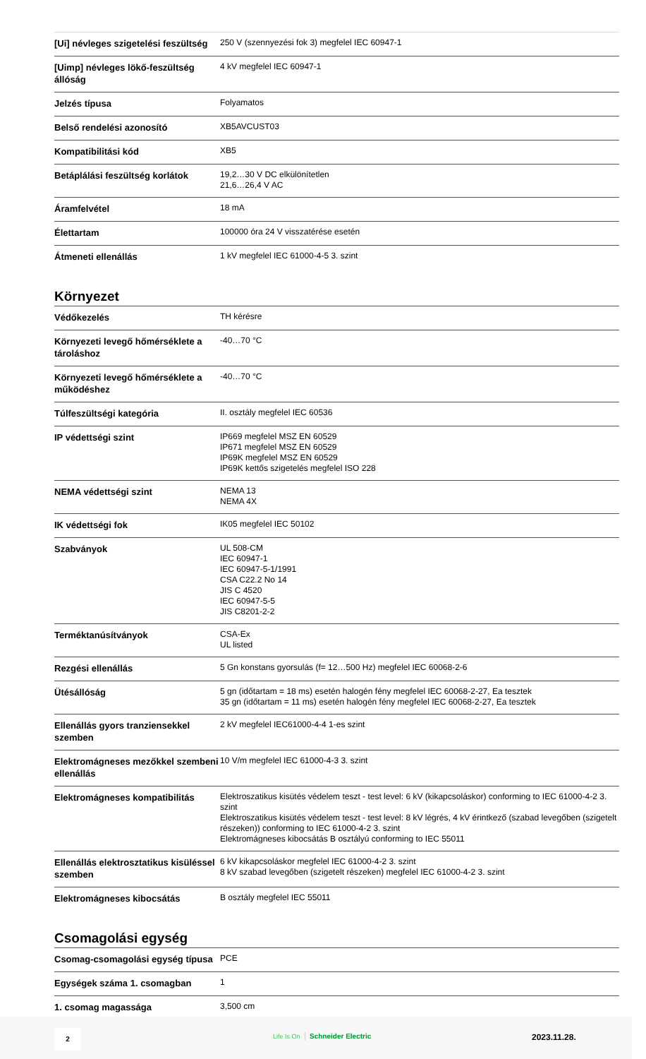| [Ui] névleges szigetelési feszültség | 250 V (szennyezési fok 3) megfelel IEC 60947-1 |
| [Uimp] névleges lökő-feszültség állóság | 4 kV megfelel IEC 60947-1 |
| Jelzés típusa | Folyamatos |
| Belső rendelési azonosító | XB5AVCUST03 |
| Kompatibilitási kód | XB5 |
| Betáplálási feszültség korlátok | 19,2…30 V DC elkülönítetlen 21,6…26,4 V AC |
| Áramfelvétel | 18 mA |
| Élettartam | 100000 óra 24 V visszatérése esetén |
| Átmeneti ellenállás | 1 kV megfelel IEC 61000-4-5 3. szint |
Környezet
| Védőkezelés | TH kérésre |
| Környezeti levegő hőmérséklete a tároláshoz | -40…70 °C |
| Környezeti levegő hőmérséklete a működéshez | -40…70 °C |
| Túlfeszültségi kategória | II. osztály megfelel IEC 60536 |
| IP védettségi szint | IP669 megfelel MSZ EN 60529 IP671 megfelel MSZ EN 60529 IP69K megfelel MSZ EN 60529 IP69K kettős szigetelés megfelel ISO 228 |
| NEMA védettségi szint | NEMA 13 NEMA 4X |
| IK védettségi fok | IK05 megfelel IEC 50102 |
| Szabványok | UL 508-CM IEC 60947-1 IEC 60947-5-1/1991 CSA C22.2 No 14 JIS C 4520 IEC 60947-5-5 JIS C8201-2-2 |
| Terméktanúsítványok | CSA-Ex UL listed |
| Rezgési ellenállás | 5 Gn konstans gyorsulás (f= 12…500 Hz) megfelel IEC 60068-2-6 |
| Ütésállóság | 5 gn (időtartam = 18 ms) esetén halogén fény megfelel IEC 60068-2-27, Ea tesztek 35 gn (időtartam = 11 ms) esetén halogén fény megfelel IEC 60068-2-27, Ea tesztek |
| Ellenállás gyors tranziensekkel szemben | 2 kV megfelel IEC61000-4-4 1-es szint |
| Elektromágneses mezőkkel szembeni ellenállás | 10 V/m megfelel IEC 61000-4-3 3. szint |
| Elektromágneses kompatibilitás | Elektroszatikus kisütés védelem teszt - test level: 6 kV (kikapcsoláskor) conforming to IEC 61000-4-2 3. szint Elektroszatikus kisütés védelem teszt - test level: 8 kV légrés, 4 kV érintkező (szabad levegőben (szigetelt részeken)) conforming to IEC 61000-4-2 3. szint Elektromágneses kibocsátás B osztályú conforming to IEC 55011 |
| Ellenállás elektrosztatikus kisüléssel szemben | 6 kV kikapcsoláskor megfelel IEC 61000-4-2 3. szint 8 kV szabad levegőben (szigetelt részeken) megfelel IEC 61000-4-2 3. szint |
| Elektromágneses kibocsátás | B osztály megfelel IEC 55011 |
Csomagolási egység
| Csomag-csomagolási egység típusa | PCE |
| Egységek száma 1. csomagban | 1 |
| 1. csomag magassága | 3,500 cm |
2 Life Is On Schneider Electric 2023.11.28.